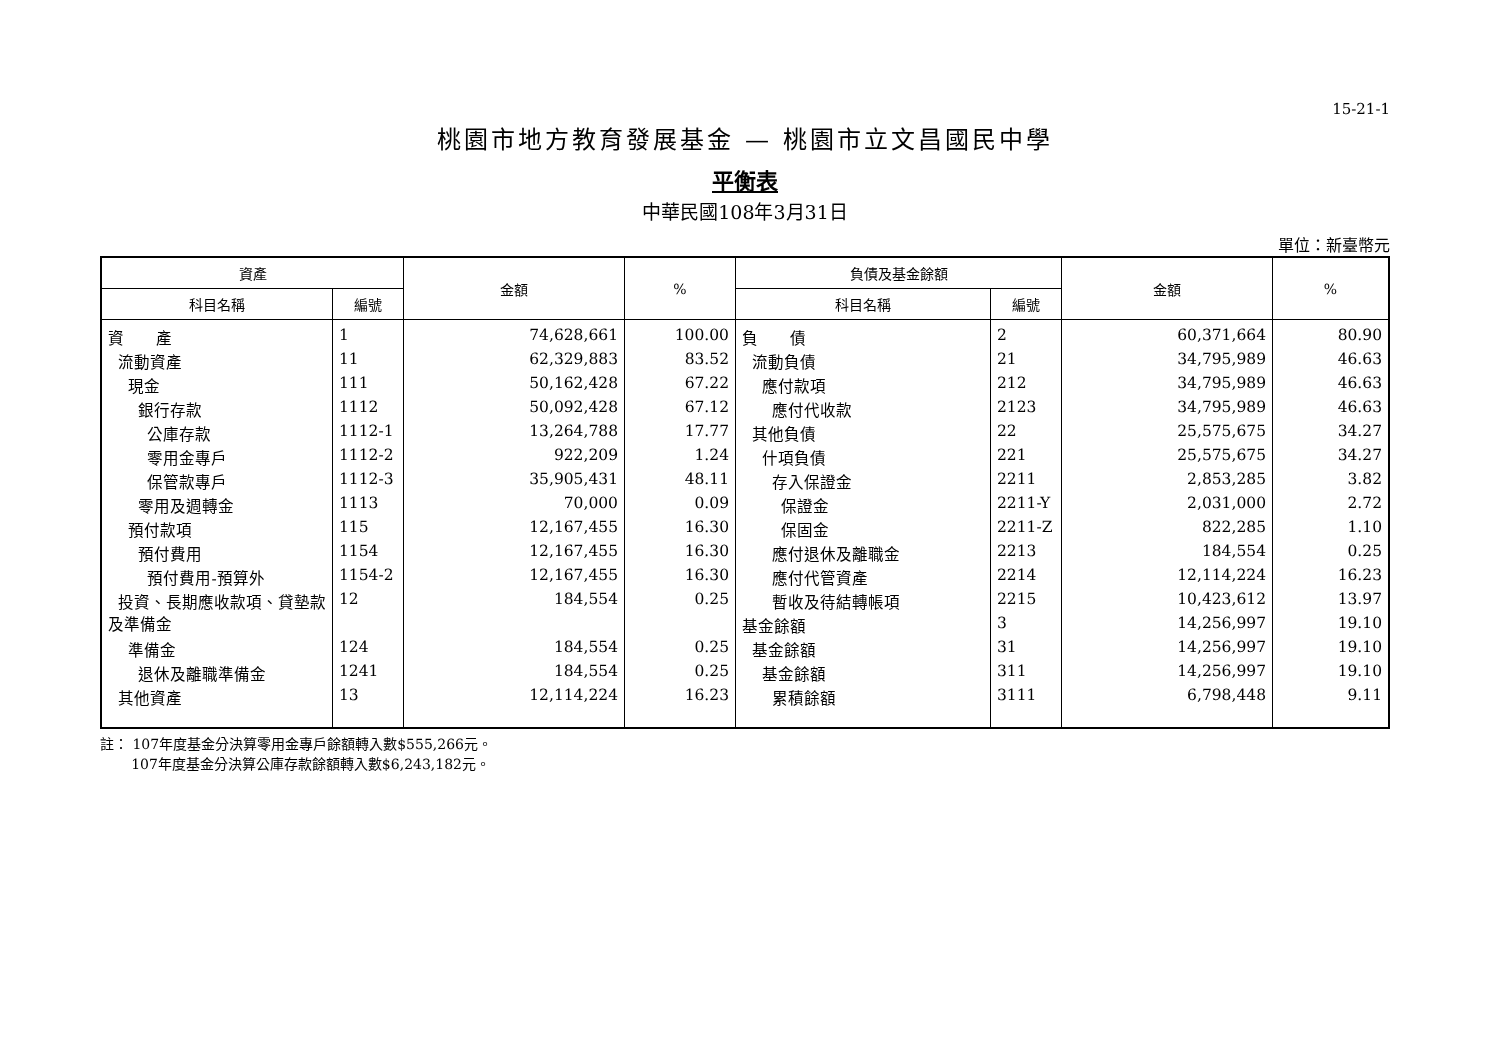15-21-1
桃園市地方教育發展基金 — 桃園市立文昌國民中學
平衡表
中華民國108年3月31日
單位：新臺幣元
| 資產 | | 金額 | % | 負債及基金餘額 | | 金額 | % |
| --- | --- | --- | --- | --- | --- | --- | --- |
| 科目名稱 | 編號 | | | 科目名稱 | 編號 | | |
| 資 產 | 1 | 74,628,661 | 100.00 | 負 債 | 2 | 60,371,664 | 80.90 |
| 流動資產 | 11 | 62,329,883 | 83.52 | 流動負債 | 21 | 34,795,989 | 46.63 |
| 現金 | 111 | 50,162,428 | 67.22 | 應付款項 | 212 | 34,795,989 | 46.63 |
| 銀行存款 | 1112 | 50,092,428 | 67.12 | 應付代收款 | 2123 | 34,795,989 | 46.63 |
| 公庫存款 | 1112-1 | 13,264,788 | 17.77 | 其他負債 | 22 | 25,575,675 | 34.27 |
| 零用金專戶 | 1112-2 | 922,209 | 1.24 | 什項負債 | 221 | 25,575,675 | 34.27 |
| 保管款專戶 | 1112-3 | 35,905,431 | 48.11 | 存入保證金 | 2211 | 2,853,285 | 3.82 |
| 零用及週轉金 | 1113 | 70,000 | 0.09 | 保證金 | 2211-Y | 2,031,000 | 2.72 |
| 預付款項 | 115 | 12,167,455 | 16.30 | 保固金 | 2211-Z | 822,285 | 1.10 |
| 預付費用 | 1154 | 12,167,455 | 16.30 | 應付退休及離職金 | 2213 | 184,554 | 0.25 |
| 預付費用-預算外 | 1154-2 | 12,167,455 | 16.30 | 應付代管資產 | 2214 | 12,114,224 | 16.23 |
| 投資、長期應收款項、貸墊款及準備金 | 12 | 184,554 | 0.25 | 暫收及待結轉帳項 | 2215 | 10,423,612 | 13.97 |
| | | | | 基金餘額 | 3 | 14,256,997 | 19.10 |
| 準備金 | 124 | 184,554 | 0.25 | 基金餘額 | 31 | 14,256,997 | 19.10 |
| 退休及離職準備金 | 1241 | 184,554 | 0.25 | 基金餘額 | 311 | 14,256,997 | 19.10 |
| 其他資產 | 13 | 12,114,224 | 16.23 | 累積餘額 | 3111 | 6,798,448 | 9.11 |
註： 107年度基金分決算零用金專戶餘額轉入數$555,266元。
107年度基金分決算公庫存款餘額轉入數$6,243,182元。